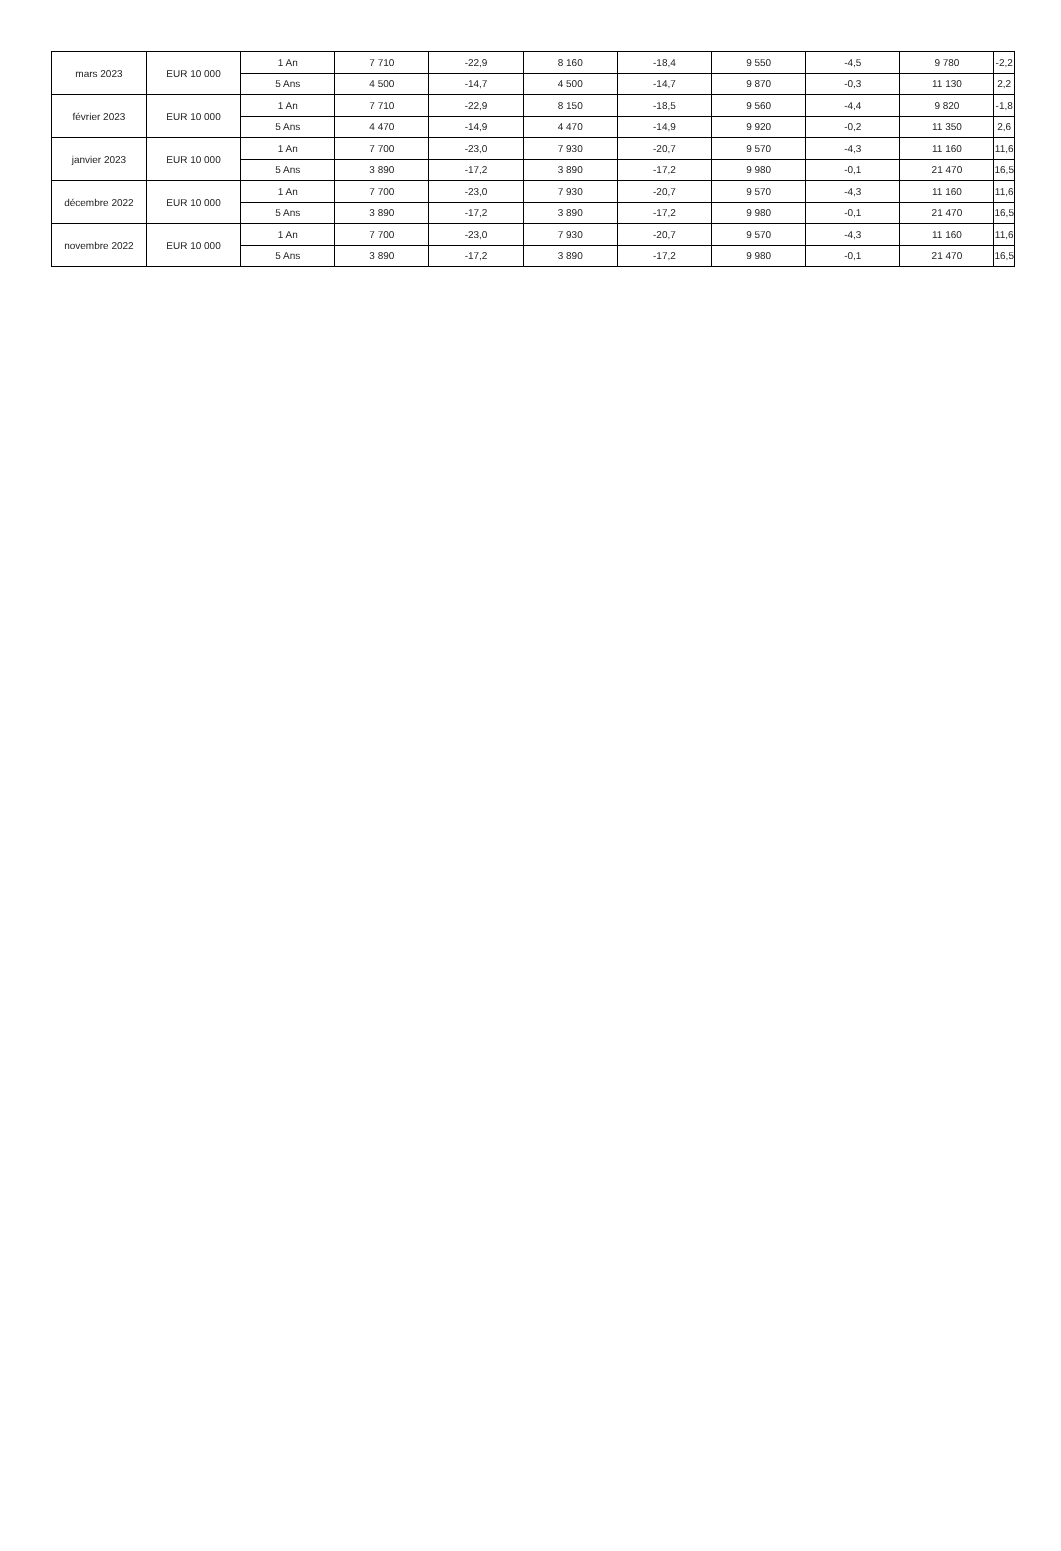| mars 2023 | EUR 10 000 | 1 An | 7 710 | -22,9 | 8 160 | -18,4 | 9 550 | -4,5 | 9 780 | -2,2 |
| | | 5 Ans | 4 500 | -14,7 | 4 500 | -14,7 | 9 870 | -0,3 | 11 130 | 2,2 |
| février 2023 | EUR 10 000 | 1 An | 7 710 | -22,9 | 8 150 | -18,5 | 9 560 | -4,4 | 9 820 | -1,8 |
| | | 5 Ans | 4 470 | -14,9 | 4 470 | -14,9 | 9 920 | -0,2 | 11 350 | 2,6 |
| janvier 2023 | EUR 10 000 | 1 An | 7 700 | -23,0 | 7 930 | -20,7 | 9 570 | -4,3 | 11 160 | 11,6 |
| | | 5 Ans | 3 890 | -17,2 | 3 890 | -17,2 | 9 980 | -0,1 | 21 470 | 16,5 |
| décembre 2022 | EUR 10 000 | 1 An | 7 700 | -23,0 | 7 930 | -20,7 | 9 570 | -4,3 | 11 160 | 11,6 |
| | | 5 Ans | 3 890 | -17,2 | 3 890 | -17,2 | 9 980 | -0,1 | 21 470 | 16,5 |
| novembre 2022 | EUR 10 000 | 1 An | 7 700 | -23,0 | 7 930 | -20,7 | 9 570 | -4,3 | 11 160 | 11,6 |
| | | 5 Ans | 3 890 | -17,2 | 3 890 | -17,2 | 9 980 | -0,1 | 21 470 | 16,5 |